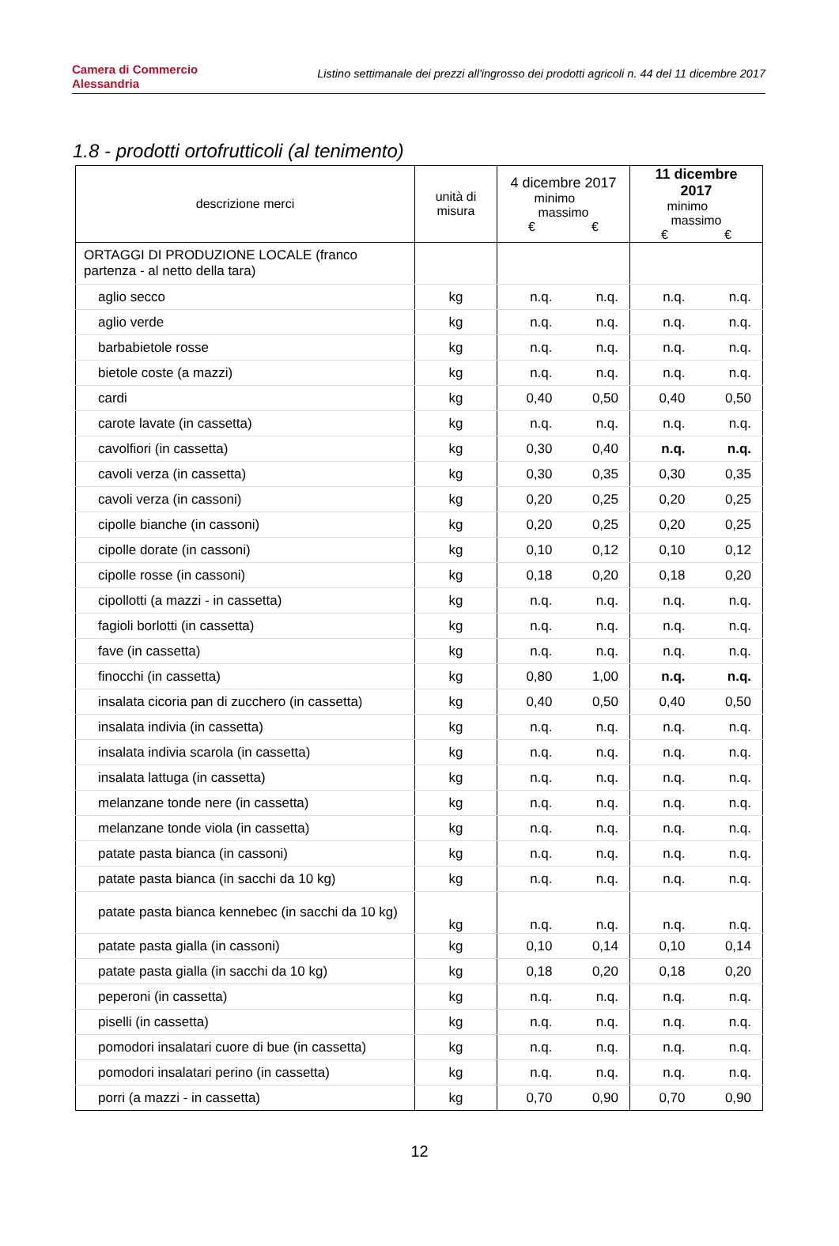Camera di Commercio
Alessandria
Listino settimanale dei prezzi all'ingrosso dei prodotti agricoli n. 44 del 11 dicembre 2017
1.8 - prodotti ortofrutticoli (al tenimento)
| descrizione merci | unità di misura | 4 dicembre 2017 minimo massimo € € | | 11 dicembre 2017 minimo massimo € € | |
| --- | --- | --- | --- | --- | --- |
| ORTAGGI DI PRODUZIONE LOCALE (franco partenza - al netto della tara) | | | | | |
| aglio secco | kg | n.q. | n.q. | n.q. | n.q. |
| aglio verde | kg | n.q. | n.q. | n.q. | n.q. |
| barbabietole rosse | kg | n.q. | n.q. | n.q. | n.q. |
| bietole coste (a mazzi) | kg | n.q. | n.q. | n.q. | n.q. |
| cardi | kg | 0,40 | 0,50 | 0,40 | 0,50 |
| carote lavate (in cassetta) | kg | n.q. | n.q. | n.q. | n.q. |
| cavolfiori (in cassetta) | kg | 0,30 | 0,40 | n.q. | n.q. |
| cavoli verza (in cassetta) | kg | 0,30 | 0,35 | 0,30 | 0,35 |
| cavoli verza (in cassoni) | kg | 0,20 | 0,25 | 0,20 | 0,25 |
| cipolle bianche (in cassoni) | kg | 0,20 | 0,25 | 0,20 | 0,25 |
| cipolle dorate (in cassoni) | kg | 0,10 | 0,12 | 0,10 | 0,12 |
| cipolle rosse (in cassoni) | kg | 0,18 | 0,20 | 0,18 | 0,20 |
| cipollotti (a mazzi - in cassetta) | kg | n.q. | n.q. | n.q. | n.q. |
| fagioli borlotti (in cassetta) | kg | n.q. | n.q. | n.q. | n.q. |
| fave (in cassetta) | kg | n.q. | n.q. | n.q. | n.q. |
| finocchi (in cassetta) | kg | 0,80 | 1,00 | n.q. | n.q. |
| insalata cicoria pan di zucchero (in cassetta) | kg | 0,40 | 0,50 | 0,40 | 0,50 |
| insalata indivia (in cassetta) | kg | n.q. | n.q. | n.q. | n.q. |
| insalata indivia scarola (in cassetta) | kg | n.q. | n.q. | n.q. | n.q. |
| insalata lattuga (in cassetta) | kg | n.q. | n.q. | n.q. | n.q. |
| melanzane tonde nere (in cassetta) | kg | n.q. | n.q. | n.q. | n.q. |
| melanzane tonde viola (in cassetta) | kg | n.q. | n.q. | n.q. | n.q. |
| patate pasta bianca (in cassoni) | kg | n.q. | n.q. | n.q. | n.q. |
| patate pasta bianca (in sacchi da 10 kg) | kg | n.q. | n.q. | n.q. | n.q. |
| patate pasta bianca kennebec (in sacchi da 10 kg) | kg | n.q. | n.q. | n.q. | n.q. |
| patate pasta gialla (in cassoni) | kg | 0,10 | 0,14 | 0,10 | 0,14 |
| patate pasta gialla (in sacchi da 10 kg) | kg | 0,18 | 0,20 | 0,18 | 0,20 |
| peperoni (in cassetta) | kg | n.q. | n.q. | n.q. | n.q. |
| piselli (in cassetta) | kg | n.q. | n.q. | n.q. | n.q. |
| pomodori insalatari cuore di bue (in cassetta) | kg | n.q. | n.q. | n.q. | n.q. |
| pomodori insalatari perino (in cassetta) | kg | n.q. | n.q. | n.q. | n.q. |
| porri (a mazzi - in cassetta) | kg | 0,70 | 0,90 | 0,70 | 0,90 |
12